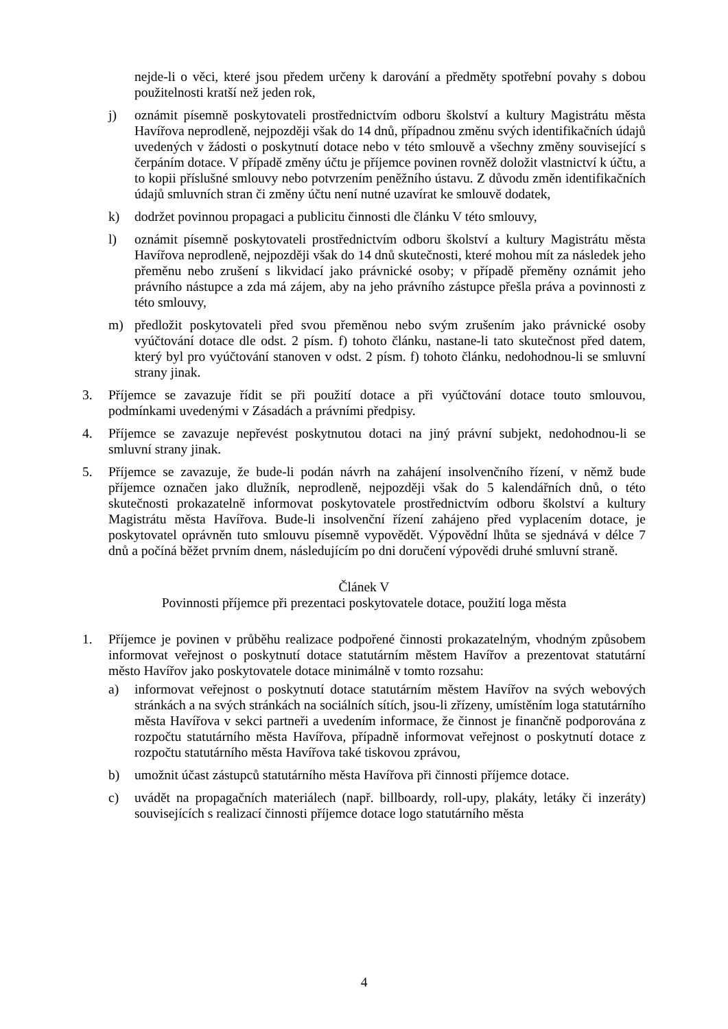nejde-li o věci, které jsou předem určeny k darování a předměty spotřební povahy s dobou použitelnosti kratší než jeden rok,
j) oznámit písemně poskytovateli prostřednictvím odboru školství a kultury Magistrátu města Havířova neprodleně, nejpozději však do 14 dnů, případnou změnu svých identifikačních údajů uvedených v žádosti o poskytnutí dotace nebo v této smlouvě a všechny změny související s čerpáním dotace. V případě změny účtu je příjemce povinen rovněž doložit vlastnictví k účtu, a to kopii příslušné smlouvy nebo potvrzením peněžního ústavu. Z důvodu změn identifikačních údajů smluvních stran či změny účtu není nutné uzavírat ke smlouvě dodatek,
k) dodržet povinnou propagaci a publicitu činnosti dle článku V této smlouvy,
l) oznámit písemně poskytovateli prostřednictvím odboru školství a kultury Magistrátu města Havířova neprodleně, nejpozději však do 14 dnů skutečnosti, které mohou mít za následek jeho přeměnu nebo zrušení s likvidací jako právnické osoby; v případě přeměny oznámit jeho právního nástupce a zda má zájem, aby na jeho právního zástupce přešla práva a povinnosti z této smlouvy,
m) předložit poskytovateli před svou přeměnou nebo svým zrušením jako právnické osoby vyúčtování dotace dle odst. 2 písm. f) tohoto článku, nastane-li tato skutečnost před datem, který byl pro vyúčtování stanoven v odst. 2 písm. f) tohoto článku, nedohodnou-li se smluvní strany jinak.
3. Příjemce se zavazuje řídit se při použití dotace a při vyúčtování dotace touto smlouvou, podmínkami uvedenými v Zásadách a právními předpisy.
4. Příjemce se zavazuje nepřevést poskytnutou dotaci na jiný právní subjekt, nedohodnou-li se smluvní strany jinak.
5. Příjemce se zavazuje, že bude-li podán návrh na zahájení insolvenčního řízení, v němž bude příjemce označen jako dlužník, neprodleně, nejpozději však do 5 kalendářních dnů, o této skutečnosti prokazatelně informovat poskytovatele prostřednictvím odboru školství a kultury Magistrátu města Havířova. Bude-li insolvenční řízení zahájeno před vyplacením dotace, je poskytovatel oprávněn tuto smlouvu písemně vypovědět. Výpovědní lhůta se sjednává v délce 7 dnů a počíná běžet prvním dnem, následujícím po dni doručení výpovědi druhé smluvní straně.
Článek V
Povinnosti příjemce při prezentaci poskytovatele dotace, použití loga města
1. Příjemce je povinen v průběhu realizace podpořené činnosti prokazatelným, vhodným způsobem informovat veřejnost o poskytnutí dotace statutárním městem Havířov a prezentovat statutární město Havířov jako poskytovatele dotace minimálně v tomto rozsahu:
a) informovat veřejnost o poskytnutí dotace statutárním městem Havířov na svých webových stránkách a na svých stránkách na sociálních sítích, jsou-li zřízeny, umístěním loga statutárního města Havířova v sekci partneři a uvedením informace, že činnost je finančně podporována z rozpočtu statutárního města Havířova, případně informovat veřejnost o poskytnutí dotace z rozpočtu statutárního města Havířova také tiskovou zprávou,
b) umožnit účast zástupců statutárního města Havířova při činnosti příjemce dotace.
c) uvádět na propagačních materiálech (např. billboardy, roll-upy, plakáty, letáky či inzeráty) souvisejících s realizací činnosti příjemce dotace logo statutárního města
4